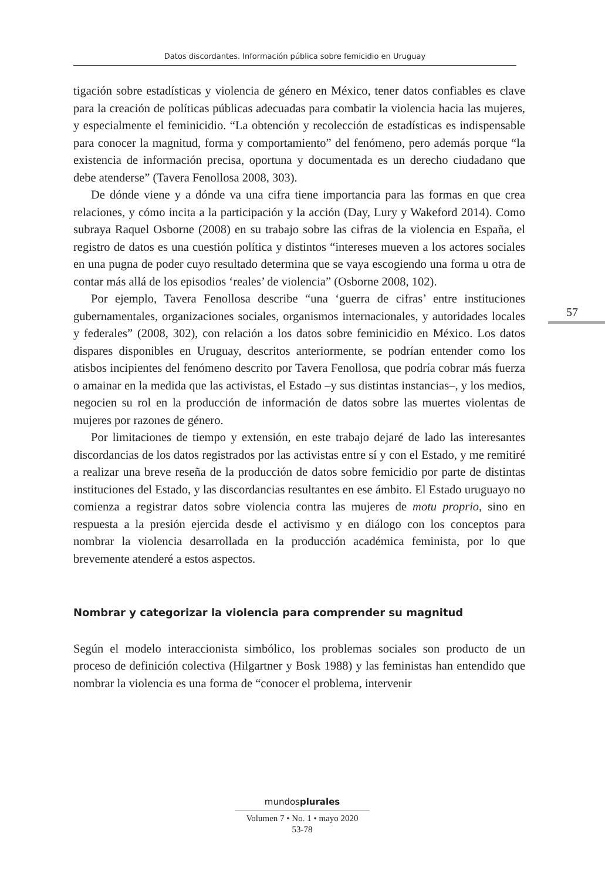Datos discordantes. Información pública sobre femicidio en Uruguay
57
tigación sobre estadísticas y violencia de género en México, tener datos confiables es clave para la creación de políticas públicas adecuadas para combatir la violencia hacia las mujeres, y especialmente el feminicidio. “La obtención y recolección de estadísticas es indispensable para conocer la magnitud, forma y comportamiento” del fenómeno, pero además porque “la existencia de información precisa, oportuna y documentada es un derecho ciudadano que debe atenderse” (Tavera Fenollosa 2008, 303).
De dónde viene y a dónde va una cifra tiene importancia para las formas en que crea relaciones, y cómo incita a la participación y la acción (Day, Lury y Wakeford 2014). Como subraya Raquel Osborne (2008) en su trabajo sobre las cifras de la violencia en España, el registro de datos es una cuestión política y distintos “intereses mueven a los actores sociales en una pugna de poder cuyo resultado determina que se vaya escogiendo una forma u otra de contar más allá de los episodios ‘reales’ de violencia” (Osborne 2008, 102).
Por ejemplo, Tavera Fenollosa describe “una ‘guerra de cifras’ entre instituciones gubernamentales, organizaciones sociales, organismos internacionales, y autoridades locales y federales” (2008, 302), con relación a los datos sobre feminicidio en México. Los datos dispares disponibles en Uruguay, descritos anteriormente, se podrían entender como los atisbos incipientes del fenómeno descrito por Tavera Fenollosa, que podría cobrar más fuerza o amainar en la medida que las activistas, el Estado –y sus distintas instancias–, y los medios, negocien su rol en la producción de información de datos sobre las muertes violentas de mujeres por razones de género.
Por limitaciones de tiempo y extensión, en este trabajo dejaré de lado las interesantes discordancias de los datos registrados por las activistas entre sí y con el Estado, y me remitiré a realizar una breve reseña de la producción de datos sobre femicidio por parte de distintas instituciones del Estado, y las discordancias resultantes en ese ámbito. El Estado uruguayo no comienza a registrar datos sobre violencia contra las mujeres de motu proprio, sino en respuesta a la presión ejercida desde el activismo y en diálogo con los conceptos para nombrar la violencia desarrollada en la producción académica feminista, por lo que brevemente atenderé a estos aspectos.
Nombrar y categorizar la violencia para comprender su magnitud
Según el modelo interaccionista simbólico, los problemas sociales son producto de un proceso de definición colectiva (Hilgartner y Bosk 1988) y las feministas han entendido que nombrar la violencia es una forma de “conocer el problema, intervenir
mundosplurales
Volumen 7 • No. 1 • mayo 2020
53-78